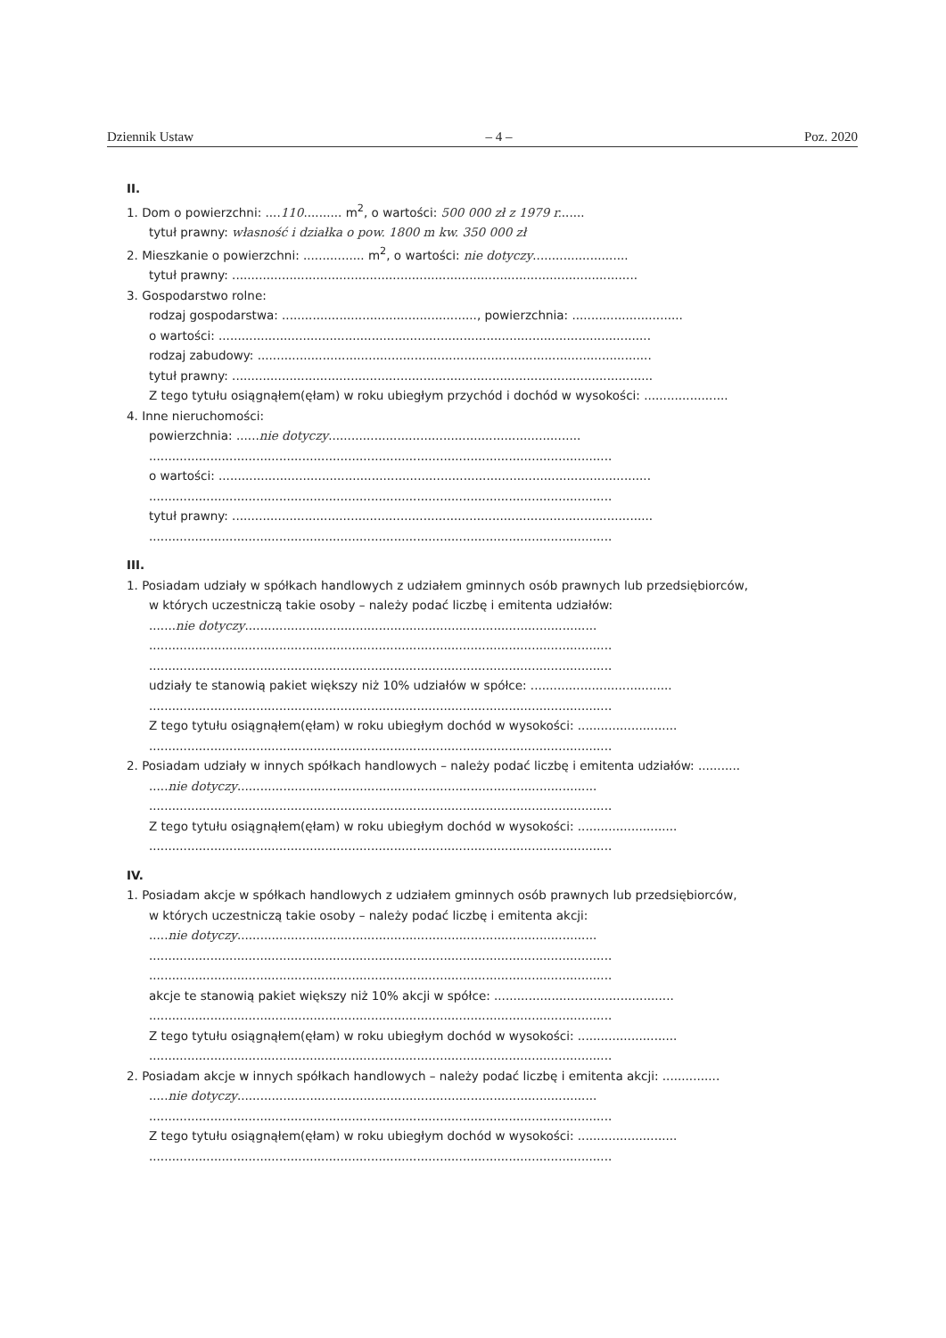Dziennik Ustaw – 4 – Poz. 2020
II.
1. Dom o powierzchni: ....110.......... m<sup>2</sup>, o wartości: 500 000 zł z 1979 r.......
tytuł prawny: własność i działka o pow. 1800 m kw. 350 000 zł
2. Mieszkanie o powierzchni: ................ m<sup>2</sup>, o wartości: nie dotyczy.........................
tytuł prawny: ..........................................................................................................
3. Gospodarstwo rolne:
rodzaj gospodarstwa: ..................................................., powierzchnia: .............................
o wartości: .................................................................................................................
rodzaj zabudowy: .......................................................................................................
tytuł prawny: ..............................................................................................................
Z tego tytułu osiągnąłem(ęłam) w roku ubiegłym przychód i dochód w wysokości: ......................
4. Inne nieruchomości:
powierzchnia: ......nie dotyczy..................................................................
.........................................................................................................................
o wartości: .................................................................................................................
.........................................................................................................................
tytuł prawny: ..............................................................................................................
.........................................................................................................................
III.
1. Posiadam udziały w spółkach handlowych z udziałem gminnych osób prawnych lub przedsiębiorców,
w których uczestniczą takie osoby – należy podać liczbę i emitenta udziałów:
.......nie dotyczy............................................................................................
.........................................................................................................................
.........................................................................................................................
udziały te stanowią pakiet większy niż 10% udziałów w spółce: .....................................
.........................................................................................................................
Z tego tytułu osiągnąłem(ęłam) w roku ubiegłym dochód w wysokości: ..........................
.........................................................................................................................
2. Posiadam udziały w innych spółkach handlowych – należy podać liczbę i emitenta udziałów: ...........
.....nie dotyczy..............................................................................................
.........................................................................................................................
Z tego tytułu osiągnąłem(ęłam) w roku ubiegłym dochód w wysokości: ..........................
.........................................................................................................................
IV.
1. Posiadam akcje w spółkach handlowych z udziałem gminnych osób prawnych lub przedsiębiorców,
w których uczestniczą takie osoby – należy podać liczbę i emitenta akcji:
.....nie dotyczy..............................................................................................
.........................................................................................................................
.........................................................................................................................
akcje te stanowią pakiet większy niż 10% akcji w spółce: ...............................................
.........................................................................................................................
Z tego tytułu osiągnąłem(ęłam) w roku ubiegłym dochód w wysokości: ..........................
.........................................................................................................................
2. Posiadam akcje w innych spółkach handlowych – należy podać liczbę i emitenta akcji: ...............
.....nie dotyczy..............................................................................................
.........................................................................................................................
Z tego tytułu osiągnąłem(ęłam) w roku ubiegłym dochód w wysokości: ..........................
.........................................................................................................................